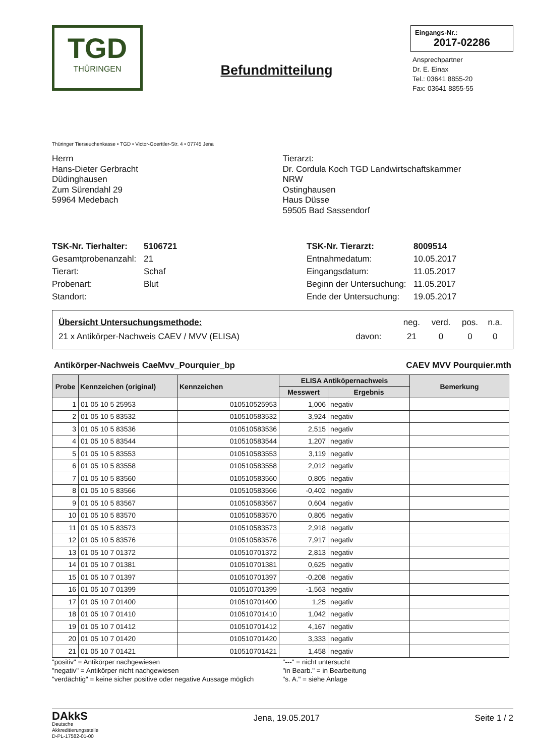TGD
THÜRINGEN
Befundmitteilung
Eingangs-Nr.:
2017-02286
Ansprechpartner
Dr. E. Einax
Tel.: 03641 8855-20
Fax: 03641 8855-55
Thüringer Tierseuchenkasse • TGD • Victor-Goerttler-Str. 4 • 07745 Jena
Herrn
Hans-Dieter Gerbracht
Düdinghausen
Zum Sürendahl 29
59964 Medebach
Tierarzt:
Dr. Cordula Koch TGD Landwirtschaftskammer
NRW
Ostinghausen
Haus Düsse
59505 Bad Sassendorf
| TSK-Nr. Tierhalter: | 5106721 |
| Gesamtprobenanzahl: | 21 |
| Tierart: | Schaf |
| Probenart: | Blut |
| Standort: | |
| TSK-Nr. Tierarzt: | 8009514 |
| Entnahmedatum: | 10.05.2017 |
| Eingangsdatum: | 11.05.2017 |
| Beginn der Untersuchung: | 11.05.2017 |
| Ende der Untersuchung: | 19.05.2017 |
| Übersicht Untersuchungsmethode: | | neg. | verd. | pos. | n.a. |
| 21 x Antikörper-Nachweis CAEV / MVV (ELISA) | davon: | 21 | 0 | 0 | 0 |
Antikörper-Nachweis CaeMvv_Pourquier_bp CAEV MVV Pourquier.mth
| Probe | Kennzeichen (original) | Kennzeichen | ELISA Antiköpernachweis | | Bemerkung |
| --- | --- | --- | --- | --- | --- |
| | | | Messwert | Ergebnis | |
| 1 | 01 05 10 5 25953 | 010510525953 | 1,006 | negativ | |
| 2 | 01 05 10 5 83532 | 010510583532 | 3,924 | negativ | |
| 3 | 01 05 10 5 83536 | 010510583536 | 2,515 | negativ | |
| 4 | 01 05 10 5 83544 | 010510583544 | 1,207 | negativ | |
| 5 | 01 05 10 5 83553 | 010510583553 | 3,119 | negativ | |
| 6 | 01 05 10 5 83558 | 010510583558 | 2,012 | negativ | |
| 7 | 01 05 10 5 83560 | 010510583560 | 0,805 | negativ | |
| 8 | 01 05 10 5 83566 | 010510583566 | -0,402 | negativ | |
| 9 | 01 05 10 5 83567 | 010510583567 | 0,604 | negativ | |
| 10 | 01 05 10 5 83570 | 010510583570 | 0,805 | negativ | |
| 11 | 01 05 10 5 83573 | 010510583573 | 2,918 | negativ | |
| 12 | 01 05 10 5 83576 | 010510583576 | 7,917 | negativ | |
| 13 | 01 05 10 7 01372 | 010510701372 | 2,813 | negativ | |
| 14 | 01 05 10 7 01381 | 010510701381 | 0,625 | negativ | |
| 15 | 01 05 10 7 01397 | 010510701397 | -0,208 | negativ | |
| 16 | 01 05 10 7 01399 | 010510701399 | -1,563 | negativ | |
| 17 | 01 05 10 7 01400 | 010510701400 | 1,25 | negativ | |
| 18 | 01 05 10 7 01410 | 010510701410 | 1,042 | negativ | |
| 19 | 01 05 10 7 01412 | 010510701412 | 4,167 | negativ | |
| 20 | 01 05 10 7 01420 | 010510701420 | 3,333 | negativ | |
| 21 | 01 05 10 7 01421 | 010510701421 | 1,458 | negativ | |
"positiv" = Antikörper nachgewiesen
"negativ" = Antikörper nicht nachgewiesen
"verdächtig" = keine sicher positive oder negative Aussage möglich
"---" = nicht untersucht
"in Bearb." = in Bearbeitung
"s. A." = siehe Anlage
DAkkS
Deutsche
Akkreditierungsstelle
D-PL-17582-01-00
Jena, 19.05.2017 Seite 1 / 2